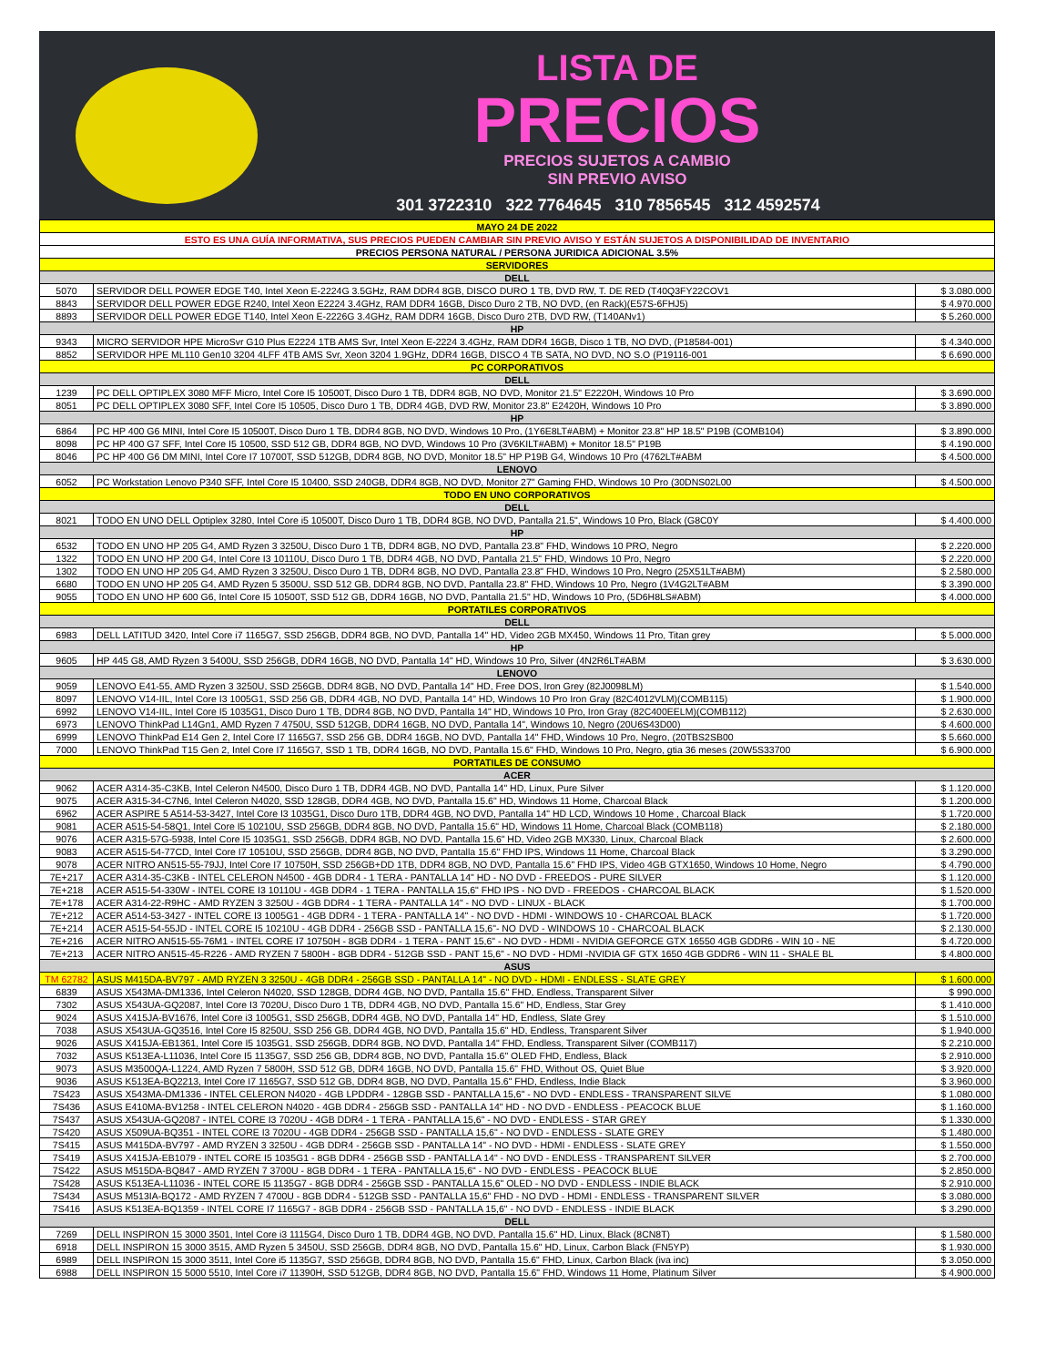LISTA DE
PRECIOS
PRECIOS SUJETOS A CAMBIO
SIN PREVIO AVISO
301 3722310 322 7764645 310 7856545 312 4592574
| MAYO 24 DE 2022 | | |
| ESTO ES UNA GUÍA INFORMATIVA, SUS PRECIOS PUEDEN CAMBIAR SIN PREVIO AVISO Y ESTÁN SUJETOS A DISPONIBILIDAD DE INVENTARIO | | |
| PRECIOS PERSONA NATURAL / PERSONA JURIDICA ADICIONAL 3.5% | | |
| SERVIDORES | | |
| DELL | | |
| 5070 | SERVIDOR DELL POWER EDGE T40, Intel Xeon E-2224G 3.5GHz, RAM DDR4 8GB, DISCO DURO 1 TB, DVD RW, T. DE RED (T40Q3FY22COV1 | $ 3.080.000 |
| 8843 | SERVIDOR DELL POWER EDGE R240, Intel Xeon E2224 3.4GHz, RAM DDR4 16GB, Disco Duro 2 TB, NO DVD, (en Rack)(E57S-6FHJ5) | $ 4.970.000 |
| 8893 | SERVIDOR DELL POWER EDGE T140, Intel Xeon E-2226G 3.4GHz, RAM DDR4 16GB, Disco Duro 2TB, DVD RW, (T140ANv1) | $ 5.260.000 |
| HP | | |
| 9343 | MICRO SERVIDOR HPE MicroSvr G10 Plus E2224 1TB AMS Svr, Intel Xeon E-2224 3.4GHz, RAM DDR4 16GB, Disco 1 TB, NO DVD, (P18584-001) | $ 4.340.000 |
| 8852 | SERVIDOR HPE ML110 Gen10 3204 4LFF 4TB AMS Svr, Xeon 3204 1.9GHz, DDR4 16GB, DISCO 4 TB SATA, NO DVD, NO S.O (P19116-001 | $ 6.690.000 |
| PC CORPORATIVOS | | |
| DELL | | |
| 1239 | PC DELL OPTIPLEX 3080 MFF Micro, Intel Core I5 10500T, Disco Duro 1 TB, DDR4 8GB, NO DVD, Monitor 21.5" E2220H, Windows 10 Pro | $ 3.690.000 |
| 8051 | PC DELL OPTIPLEX 3080 SFF, Intel Core I5 10505, Disco Duro 1 TB, DDR4 4GB, DVD RW, Monitor 23.8" E2420H, Windows 10 Pro | $ 3.890.000 |
| HP | | |
| 6864 | PC HP 400 G6 MINI, Intel Core I5 10500T, Disco Duro 1 TB, DDR4 8GB, NO DVD, Windows 10 Pro, (1Y6E8LT#ABM) + Monitor 23.8" HP 18.5" P19B (COMB104) | $ 3.890.000 |
| 8098 | PC HP 400 G7 SFF, Intel Core I5 10500, SSD 512 GB, DDR4 8GB, NO DVD, Windows 10 Pro (3V6KILT#ABM) + Monitor 18.5" P19B | $ 4.190.000 |
| 8046 | PC HP 400 G6 DM MINI, Intel Core I7 10700T, SSD 512GB, DDR4 8GB, NO DVD, Monitor 18.5" HP P19B G4, Windows 10 Pro (4762LT#ABM | $ 4.500.000 |
| LENOVO | | |
| 6052 | PC Workstation Lenovo P340 SFF, Intel Core I5 10400, SSD 240GB, DDR4 8GB, NO DVD, Monitor 27" Gaming FHD, Windows 10 Pro (30DNS02L00 | $ 4.500.000 |
| TODO EN UNO CORPORATIVOS | | |
| DELL | | |
| 8021 | TODO EN UNO DELL Optiplex 3280, Intel Core i5 10500T, Disco Duro 1 TB, DDR4 8GB, NO DVD, Pantalla 21.5", Windows 10 Pro, Black (G8C0Y | $ 4.400.000 |
| HP | | |
| 6532 | TODO EN UNO HP 205 G4, AMD Ryzen 3 3250U, Disco Duro 1 TB, DDR4 8GB, NO DVD, Pantalla 23.8" FHD, Windows 10 PRO, Negro | $ 2.220.000 |
| 1322 | TODO EN UNO HP 200 G4, Intel Core I3 10110U, Disco Duro 1 TB, DDR4 4GB, NO DVD, Pantalla 21.5" FHD, Windows 10 Pro, Negro | $ 2.220.000 |
| 1302 | TODO EN UNO HP 205 G4, AMD Ryzen 3 3250U, Disco Duro 1 TB, DDR4 8GB, NO DVD, Pantalla 23.8" FHD, Windows 10 Pro, Negro (25X51LT#ABM) | $ 2.580.000 |
| 6680 | TODO EN UNO HP 205 G4, AMD Ryzen 5 3500U, SSD 512 GB, DDR4 8GB, NO DVD, Pantalla 23.8" FHD, Windows 10 Pro, Negro (1V4G2LT#ABM | $ 3.390.000 |
| 9055 | TODO EN UNO HP 600 G6, Intel Core I5 10500T, SSD 512 GB, DDR4 16GB, NO DVD, Pantalla 21.5" HD, Windows 10 Pro, (5D6H8LS#ABM) | $ 4.000.000 |
| PORTATILES CORPORATIVOS | | |
| DELL | | |
| 6983 | DELL LATITUD 3420, Intel Core i7 1165G7, SSD 256GB, DDR4 8GB, NO DVD, Pantalla 14" HD, Video 2GB MX450, Windows 11 Pro, Titan grey | $ 5.000.000 |
| HP | | |
| 9605 | HP 445 G8, AMD Ryzen 3 5400U, SSD 256GB, DDR4 16GB, NO DVD, Pantalla 14" HD, Windows 10 Pro, Silver (4N2R6LT#ABM | $ 3.630.000 |
| LENOVO | | |
| 9059 | LENOVO E41-55, AMD Ryzen 3 3250U, SSD 256GB, DDR4 8GB, NO DVD, Pantalla 14" HD, Free DOS, Iron Grey (82J0098LM) | $ 1.540.000 |
| 8097 | LENOVO V14-IIL, Intel Core I3 1005G1, SSD 256 GB, DDR4 4GB, NO DVD, Pantalla 14" HD, Windows 10 Pro Iron Gray (82C4012VLM)(COMB115) | $ 1.900.000 |
| 6992 | LENOVO V14-IIL, Intel Core I5 1035G1, Disco Duro 1 TB, DDR4 8GB, NO DVD, Pantalla 14" HD, Windows 10 Pro, Iron Gray (82C400EELM)(COMB112) | $ 2.630.000 |
| 6973 | LENOVO ThinkPad L14Gn1, AMD Ryzen 7 4750U, SSD 512GB, DDR4 16GB, NO DVD, Pantalla 14", Windows 10, Negro (20U6S43D00) | $ 4.600.000 |
| 6999 | LENOVO ThinkPad E14 Gen 2, Intel Core I7 1165G7, SSD 256 GB, DDR4 16GB, NO DVD, Pantalla 14" FHD, Windows 10 Pro, Negro, (20TBS2SB00 | $ 5.660.000 |
| 7000 | LENOVO ThinkPad T15 Gen 2, Intel Core I7 1165G7, SSD 1 TB, DDR4 16GB, NO DVD, Pantalla 15.6" FHD, Windows 10 Pro, Negro, gtia 36 meses (20W5S33700 | $ 6.900.000 |
| PORTATILES DE CONSUMO | | |
| ACER | | |
| 9062 | ACER A314-35-C3KB, Intel Celeron N4500, Disco Duro 1 TB, DDR4 4GB, NO DVD, Pantalla 14" HD, Linux, Pure Silver | $ 1.120.000 |
| 9075 | ACER A315-34-C7N6, Intel Celeron N4020, SSD 128GB, DDR4 4GB, NO DVD, Pantalla 15.6" HD, Windows 11 Home, Charcoal Black | $ 1.200.000 |
| 6962 | ACER ASPIRE 5 A514-53-3427, Intel Core I3 1035G1, Disco Duro 1TB, DDR4 4GB, NO DVD, Pantalla 14" HD LCD, Windows 10 Home , Charcoal Black | $ 1.720.000 |
| 9081 | ACER A515-54-58Q1, Intel Core I5 10210U, SSD 256GB, DDR4 8GB, NO DVD, Pantalla 15.6" HD, Windows 11 Home, Charcoal Black (COMB118) | $ 2.180.000 |
| 9076 | ACER A315-57G-5938, Intel Core I5 1035G1, SSD 256GB, DDR4 8GB, NO DVD, Pantalla 15.6" HD, Video 2GB MX330, Linux, Charcoal Black | $ 2.600.000 |
| 9083 | ACER A515-54-77CD, Intel Core I7 10510U, SSD 256GB, DDR4 8GB, NO DVD, Pantalla 15.6" FHD IPS, Windows 11 Home, Charcoal Black | $ 3.290.000 |
| 9078 | ACER NITRO AN515-55-79JJ, Intel Core I7 10750H, SSD 256GB+DD 1TB, DDR4 8GB, NO DVD, Pantalla 15.6" FHD IPS, Video 4GB GTX1650, Windows 10 Home, Negro | $ 4.790.000 |
| 7E+217 | ACER A314-35-C3KB - INTEL CELERON N4500 - 4GB DDR4 - 1 TERA - PANTALLA 14" HD - NO DVD - FREEDOS - PURE SILVER | $ 1.120.000 |
| 7E+218 | ACER A515-54-330W - INTEL CORE I3 10110U - 4GB DDR4 - 1 TERA - PANTALLA 15,6" FHD IPS - NO DVD - FREEDOS - CHARCOAL BLACK | $ 1.520.000 |
| 7E+178 | ACER A314-22-R9HC - AMD RYZEN 3 3250U - 4GB DDR4 - 1 TERA - PANTALLA 14" - NO DVD - LINUX - BLACK | $ 1.700.000 |
| 7E+212 | ACER A514-53-3427 - INTEL CORE I3 1005G1 - 4GB DDR4 - 1 TERA - PANTALLA 14" - NO DVD - HDMI - WINDOWS 10 - CHARCOAL BLACK | $ 1.720.000 |
| 7E+214 | ACER A515-54-55JD - INTEL CORE I5 10210U - 4GB DDR4 - 256GB SSD - PANTALLA 15,6"- NO DVD - WINDOWS 10 - CHARCOAL BLACK | $ 2.130.000 |
| 7E+216 | ACER NITRO AN515-55-76M1 - INTEL CORE I7 10750H - 8GB DDR4 - 1 TERA - PANT 15,6" - NO DVD - HDMI - NVIDIA GEFORCE GTX 16550 4GB GDDR6 - WIN 10 - NE | $ 4.720.000 |
| 7E+213 | ACER NITRO AN515-45-R226 - AMD RYZEN 7 5800H - 8GB DDR4 - 512GB SSD - PANT 15,6" - NO DVD - HDMI -NVIDIA GF GTX 1650 4GB GDDR6 - WIN 11 - SHALE BL | $ 4.800.000 |
| ASUS | | |
| TM 62782 | ASUS M415DA-BV797 - AMD RYZEN 3 3250U - 4GB DDR4 - 256GB SSD - PANTALLA 14" - NO DVD - HDMI - ENDLESS - SLATE GREY | $ 1.600.000 |
| 6839 | ASUS X543MA-DM1336, Intel Celeron N4020, SSD 128GB, DDR4 4GB, NO DVD, Pantalla 15.6" FHD, Endless, Transparent Silver | $ 990.000 |
| 7302 | ASUS X543UA-GQ2087, Intel Core I3 7020U, Disco Duro 1 TB, DDR4 4GB, NO DVD, Pantalla 15.6" HD, Endless, Star Grey | $ 1.410.000 |
| 9024 | ASUS X415JA-BV1676, Intel Core i3 1005G1, SSD 256GB, DDR4 4GB, NO DVD, Pantalla 14" HD, Endless, Slate Grey | $ 1.510.000 |
| 7038 | ASUS X543UA-GQ3516, Intel Core I5 8250U, SSD 256 GB, DDR4 4GB, NO DVD, Pantalla 15.6" HD, Endless, Transparent Silver | $ 1.940.000 |
| 9026 | ASUS X415JA-EB1361, Intel Core I5 1035G1, SSD 256GB, DDR4 8GB, NO DVD, Pantalla 14" FHD, Endless, Transparent Silver (COMB117) | $ 2.210.000 |
| 7032 | ASUS K513EA-L11036, Intel Core I5 1135G7, SSD 256 GB, DDR4 8GB, NO DVD, Pantalla 15.6" OLED FHD, Endless, Black | $ 2.910.000 |
| 9073 | ASUS M3500QA-L1224, AMD Ryzen 7 5800H, SSD 512 GB, DDR4 16GB, NO DVD, Pantalla 15.6" FHD, Without OS, Quiet Blue | $ 3.920.000 |
| 9036 | ASUS K513EA-BQ2213, Intel Core I7 1165G7, SSD 512 GB, DDR4 8GB, NO DVD, Pantalla 15.6" FHD, Endless, Indie Black | $ 3.960.000 |
| 7S423 | ASUS X543MA-DM1336 - INTEL CELERON N4020 - 4GB LPDDR4 - 128GB SSD - PANTALLA 15,6" - NO DVD - ENDLESS - TRANSPARENT SILVE | $ 1.080.000 |
| 7S436 | ASUS E410MA-BV1258 - INTEL CELERON N4020 - 4GB DDR4 - 256GB SSD - PANTALLA 14" HD - NO DVD - ENDLESS - PEACOCK BLUE | $ 1.160.000 |
| 7S437 | ASUS X543UA-GQ2087 - INTEL CORE I3 7020U - 4GB DDR4 - 1 TERA - PANTALLA 15,6" - NO DVD - ENDLESS - STAR GREY | $ 1.330.000 |
| 7S420 | ASUS X509UA-BQ351 - INTEL CORE I3 7020U - 4GB DDR4 - 256GB SSD - PANTALLA 15,6" - NO DVD - ENDLESS - SLATE GREY | $ 1.480.000 |
| 7S415 | ASUS M415DA-BV797 - AMD RYZEN 3 3250U - 4GB DDR4 - 256GB SSD - PANTALLA 14" - NO DVD - HDMI - ENDLESS - SLATE GREY | $ 1.550.000 |
| 7S419 | ASUS X415JA-EB1079 - INTEL CORE I5 1035G1 - 8GB DDR4 - 256GB SSD - PANTALLA 14" - NO DVD - ENDLESS - TRANSPARENT SILVER | $ 2.700.000 |
| 7S422 | ASUS M515DA-BQ847 - AMD RYZEN 7 3700U - 8GB DDR4 - 1 TERA - PANTALLA 15,6" - NO DVD - ENDLESS - PEACOCK BLUE | $ 2.850.000 |
| 7S428 | ASUS K513EA-L11036 - INTEL CORE I5 1135G7 - 8GB DDR4 - 256GB SSD - PANTALLA 15,6" OLED - NO DVD - ENDLESS - INDIE BLACK | $ 2.910.000 |
| 7S434 | ASUS M513IA-BQ172 - AMD RYZEN 7 4700U - 8GB DDR4 - 512GB SSD - PANTALLA 15,6" FHD - NO DVD - HDMI - ENDLESS - TRANSPARENT SILVER | $ 3.080.000 |
| 7S416 | ASUS K513EA-BQ1359 - INTEL CORE I7 1165G7 - 8GB DDR4 - 256GB SSD - PANTALLA 15,6" - NO DVD - ENDLESS - INDIE BLACK | $ 3.290.000 |
| DELL | | |
| 7269 | DELL INSPIRON 15 3000 3501, Intel Core i3 1115G4, Disco Duro 1 TB, DDR4 4GB, NO DVD, Pantalla 15.6" HD, Linux, Black (8CN8T) | $ 1.580.000 |
| 6918 | DELL INSPIRON 15 3000 3515, AMD Ryzen 5 3450U, SSD 256GB, DDR4 8GB, NO DVD, Pantalla 15.6" HD, Linux, Carbon Black (FN5YP) | $ 1.930.000 |
| 6989 | DELL INSPIRON 15 3000 3511, Intel Core i5 1135G7, SSD 256GB, DDR4 8GB, NO DVD, Pantalla 15.6" FHD, Linux, Carbon Black (iva inc) | $ 3.050.000 |
| 6988 | DELL INSPIRON 15 5000 5510, Intel Core i7 11390H, SSD 512GB, DDR4 8GB, NO DVD, Pantalla 15.6" FHD, Windows 11 Home, Platinum Silver | $ 4.900.000 |